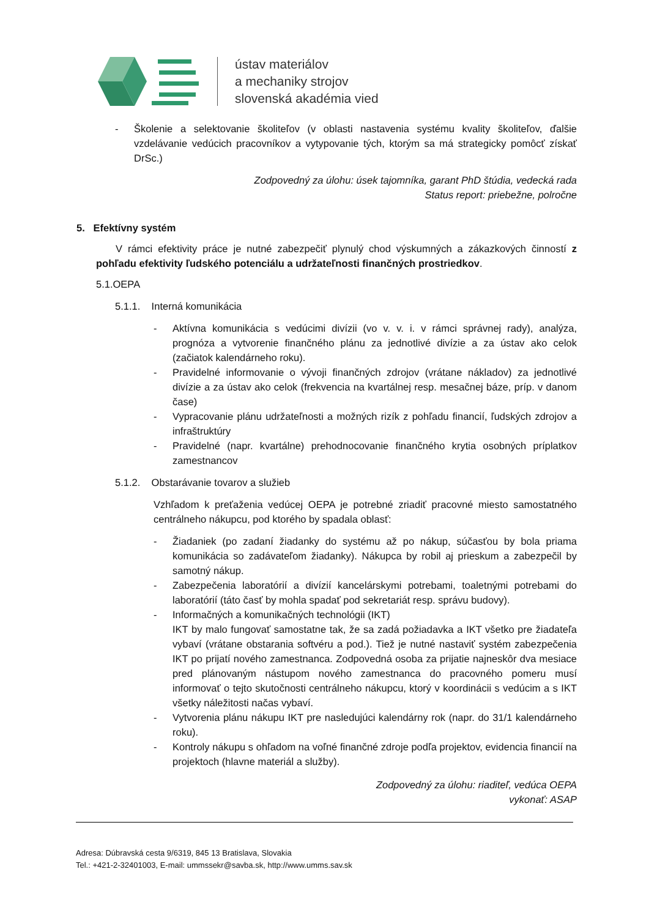ústav materiálov
a mechaniky strojov
slovenská akadémia vied
- Školenie a selektovanie školiteľov (v oblasti nastavenia systému kvality školiteľov, ďalšie vzdelávanie vedúcich pracovníkov a vytypovanie tých, ktorým sa má strategicky pomôcť získať DrSc.)
Zodpovedný za úlohu: úsek tajomníka, garant PhD štúdia, vedecká rada
Status report: priebežne, polročne
5. Efektívny systém
V rámci efektivity práce je nutné zabezpečiť plynulý chod výskumných a zákazkových činností z pohľadu efektivity ľudského potenciálu a udržateľnosti finančných prostriedkov.
5.1.OEPA
5.1.1. Interná komunikácia
- Aktívna komunikácia s vedúcimi divízii (vo v. v. i. v rámci správnej rady), analýza, prognóza a vytvorenie finančného plánu za jednotlivé divízie a za ústav ako celok (začiatok kalendárneho roku).
- Pravidelné informovanie o vývoji finančných zdrojov (vrátane nákladov) za jednotlivé divízie a za ústav ako celok (frekvencia na kvartálnej resp. mesačnej báze, príp. v danom čase)
- Vypracovanie plánu udržateľnosti a možných rizík z pohľadu financií, ľudských zdrojov a infraštruktúry
- Pravidelné (napr. kvartálne) prehodnocovanie finančného krytia osobných príplatkov zamestnancov
5.1.2. Obstarávanie tovarov a služieb
Vzhľadom k preťaženia vedúcej OEPA je potrebné zriadiť pracovné miesto samostatného centrálneho nákupcu, pod ktorého by spadala oblasť:
- Žiadaniek (po zadaní žiadanky do systému až po nákup, súčasťou by bola priama komunikácia so zadávateľom žiadanky). Nákupca by robil aj prieskum a zabezpečil by samotný nákup.
- Zabezpečenia laboratórií a divízií kancelárskymi potrebami, toaletnými potrebami do laboratórií (táto časť by mohla spadať pod sekretariát resp. správu budovy).
- Informačných a komunikačných technológii (IKT)
IKT by malo fungovať samostatne tak, že sa zadá požiadavka a IKT všetko pre žiadateľa vybaví (vrátane obstarania softvéru a pod.). Tiež je nutné nastaviť systém zabezpečenia IKT po prijatí nového zamestnanca. Zodpovedná osoba za prijatie najneskôr dva mesiace pred plánovaným nástupom nového zamestnanca do pracovného pomeru musí informovať o tejto skutočnosti centrálneho nákupcu, ktorý v koordinácii s vedúcim a s IKT všetky náležitosti načas vybaví.
- Vytvorenia plánu nákupu IKT pre nasledujúci kalendárny rok (napr. do 31/1 kalendárneho roku).
- Kontroly nákupu s ohľadom na voľné finančné zdroje podľa projektov, evidencia financií na projektoch (hlavne materiál a služby).
Zodpovedný za úlohu: riaditeľ, vedúca OEPA
vykonať: ASAP
Adresa: Dúbravská cesta 9/6319, 845 13 Bratislava, Slovakia
Tel.: +421-2-32401003, E-mail: ummssekr@savba.sk, http://www.umms.sav.sk